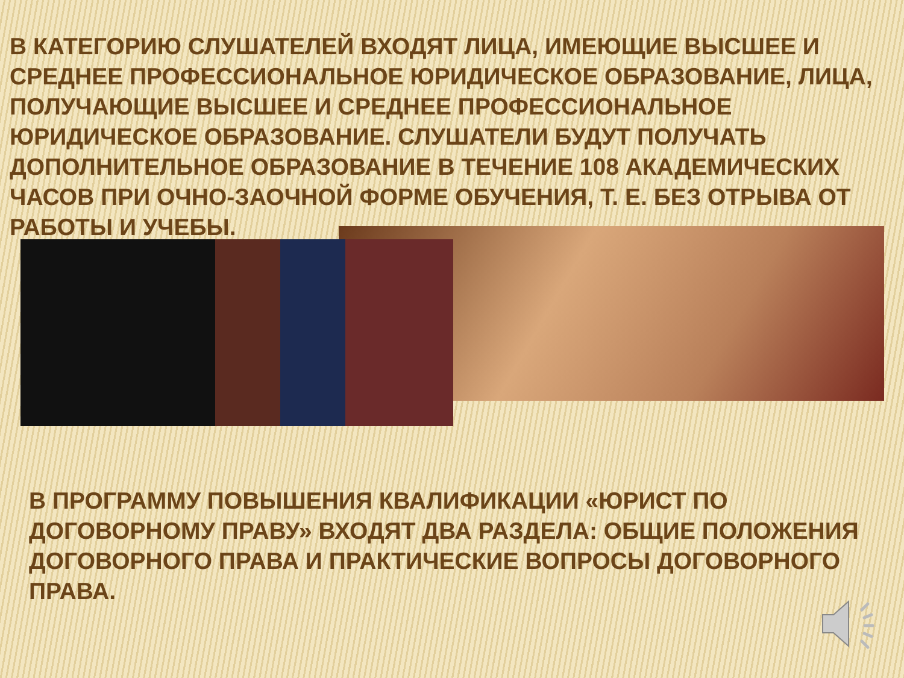В КАТЕГОРИЮ СЛУШАТЕЛЕЙ ВХОДЯТ ЛИЦА, ИМЕЮЩИЕ ВЫСШЕЕ И СРЕДНЕЕ ПРОФЕССИОНАЛЬНОЕ ЮРИДИЧЕСКОЕ ОБРАЗОВАНИЕ, ЛИЦА, ПОЛУЧАЮЩИЕ ВЫСШЕЕ И СРЕДНЕЕ ПРОФЕССИОНАЛЬНОЕ ЮРИДИЧЕСКОЕ ОБРАЗОВАНИЕ. СЛУШАТЕЛИ БУДУТ ПОЛУЧАТЬ ДОПОЛНИТЕЛЬНОЕ ОБРАЗОВАНИЕ В ТЕЧЕНИЕ 108 АКАДЕМИЧЕСКИХ ЧАСОВ ПРИ ОЧНО-ЗАОЧНОЙ ФОРМЕ ОБУЧЕНИЯ, Т. Е. БЕЗ ОТРЫВА ОТ РАБОТЫ И УЧЕБЫ.
В ПРОГРАММУ ПОВЫШЕНИЯ КВАЛИФИКАЦИИ «ЮРИСТ ПО ДОГОВОРНОМУ ПРАВУ» ВХОДЯТ ДВА РАЗДЕЛА: ОБЩИЕ ПОЛОЖЕНИЯ ДОГОВОРНОГО ПРАВА И ПРАКТИЧЕСКИЕ ВОПРОСЫ ДОГОВОРНОГО ПРАВА.